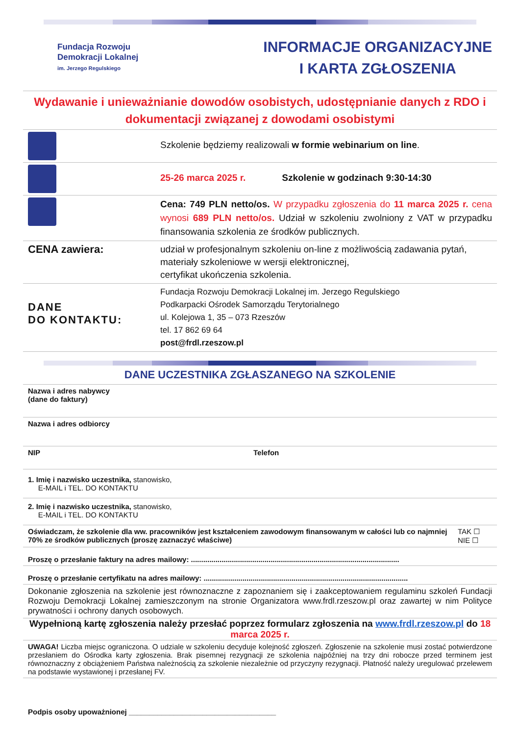Fundacja Rozwoju
Demokracji Lokalnej
im. Jerzego Regulskiego
INFORMACJE ORGANIZACYJNE
I KARTA ZGŁOSZENIA
Wydawanie i unieważnianie dowodów osobistych, udostępnianie danych z RDO i dokumentacji związanej z dowodami osobistymi
| | Szkolenie będziemy realizowali w formie webinarium on line . |
| | 25-26 marca 2025 r. Szkolenie w godzinach 9:30-14:30 |
| | Cena: 749 PLN netto/os. W przypadku zgłoszenia do 11 marca 2025 r. cena wynosi 689 PLN netto/os. Udział w szkoleniu zwolniony z VAT w przypadku finansowania szkolenia ze środków publicznych. |
| CENA zawiera: | udział w profesjonalnym szkoleniu on-line z możliwością zadawania pytań, materiały szkoleniowe w wersji elektronicznej, certyfikat ukończenia szkolenia. |
| DANE DO KONTAKTU: | Fundacja Rozwoju Demokracji Lokalnej im. Jerzego Regulskiego Podkarpacki Ośrodek Samorządu Terytorialnego ul. Kolejowa 1, 35 – 073 Rzeszów tel. 17 862 69 64 post@frdl.rzeszow.pl |
DANE UCZESTNIKA ZGŁASZANEGO NA SZKOLENIE
| Nazwa i adres nabywcy (dane do faktury) | | |
| Nazwa i adres odbiorcy | | |
| NIP | Telefon | |
| 1. Imię i nazwisko uczestnika, stanowisko, E-MAIL i TEL. DO KONTAKTU | | |
| 2. Imię i nazwisko uczestnika, stanowisko, E-MAIL i TEL. DO KONTAKTU | | |
| Oświadczam, że szkolenie dla ww. pracowników jest kształceniem zawodowym finansowanym w całości lub co najmniej 70% ze środków publicznych (proszę zaznaczyć właściwe) | | TAK ☐ NIE ☐ |
| Proszę o przesłanie faktury na adres mailowy: ...................................................................................................... | | |
| Proszę o przesłanie certyfikatu na adres mailowy: .................................................................................................... | | |
| Dokonanie zgłoszenia na szkolenie jest równoznaczne z zapoznaniem się i zaakceptowaniem regulaminu szkoleń Fundacji Rozwoju Demokracji Lokalnej zamieszczonym na stronie Organizatora www.frdl.rzeszow.pl oraz zawartej w nim Polityce prywatności i ochrony danych osobowych. | | |
| Wypełnioną kartę zgłoszenia należy przesłać poprzez formularz zgłoszenia na www.frdl.rzeszow.pl do 18 marca 2025 r. | | |
| UWAGA! Liczba miejsc ograniczona. O udziale w szkoleniu decyduje kolejność zgłoszeń. Zgłoszenie na szkolenie musi zostać potwierdzone przesłaniem do Ośrodka karty zgłoszenia. Brak pisemnej rezygnacji ze szkolenia najpóźniej na trzy dni robocze przed terminem jest równoznaczny z obciążeniem Państwa należnością za szkolenie niezależnie od przyczyny rezygnacji. Płatność należy uregulować przelewem na podstawie wystawionej i przesłanej FV. | | |
| Podpis osoby upoważnionej ____________________________________ | | |